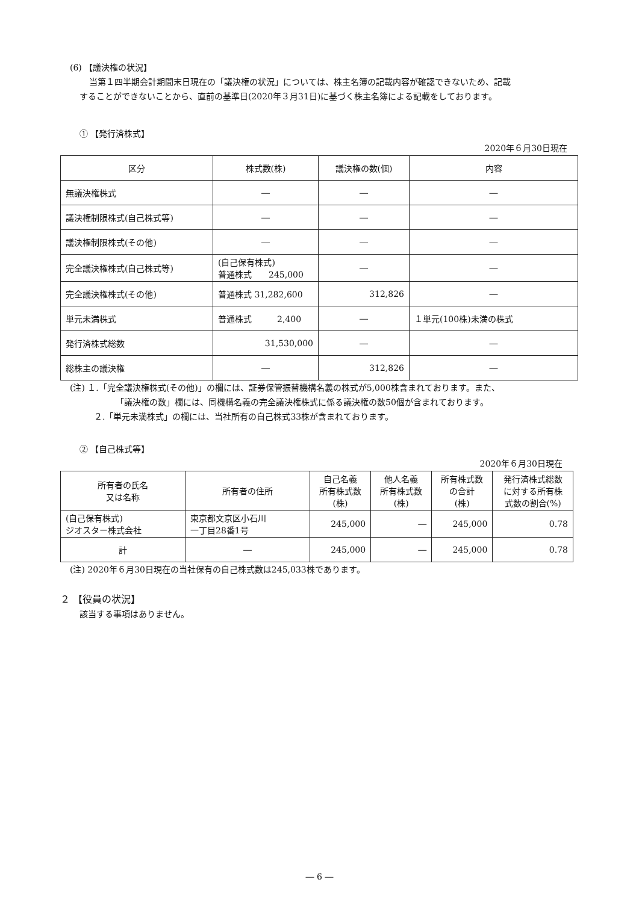(6) 【議決権の状況】
当第１四半期会計期間末日現在の「議決権の状況」については、株主名簿の記載内容が確認できないため、記載
することができないことから、直前の基準日(2020年３月31日)に基づく株主名簿による記載をしております。
① 【発行済株式】
2020年６月30日現在
| 区分 | 株式数(株) | 議決権の数(個) | 内容 |
| --- | --- | --- | --- |
| 無議決権株式 | ― | ― | ― |
| 議決権制限株式(自己株式等) | ― | ― | ― |
| 議決権制限株式(その他) | ― | ― | ― |
| 完全議決権株式(自己株式等) | (自己保有株式) 普通株式 245,000 | ― | ― |
| 完全議決権株式(その他) | 普通株式 31,282,600 | 312,826 | ― |
| 単元未満株式 | 普通株式 2,400 | ― | １単元(100株)未満の株式 |
| 発行済株式総数 | 31,530,000 | ― | ― |
| 総株主の議決権 | ― | 312,826 | ― |
(注) １.「完全議決権株式(その他)」の欄には、証券保管振替機構名義の株式が5,000株含まれております。また、
「議決権の数」欄には、同機構名義の完全議決権株式に係る議決権の数50個が含まれております。
２.「単元未満株式」の欄には、当社所有の自己株式33株が含まれております。
② 【自己株式等】
2020年６月30日現在
| 所有者の氏名 又は名称 | 所有者の住所 | 自己名義 所有株式数 (株) | 他人名義 所有株式数 (株) | 所有株式数 の合計 (株) | 発行済株式総数 に対する所有株 式数の割合(%) |
| --- | --- | --- | --- | --- | --- |
| (自己保有株式) ジオスター株式会社 | 東京都文京区小石川 一丁目28番1号 | 245,000 | ― | 245,000 | 0.78 |
| 計 | ― | 245,000 | ― | 245,000 | 0.78 |
(注) 2020年６月30日現在の当社保有の自己株式数は245,033株であります。
２ 【役員の状況】
該当する事項はありません。
― 6 ―